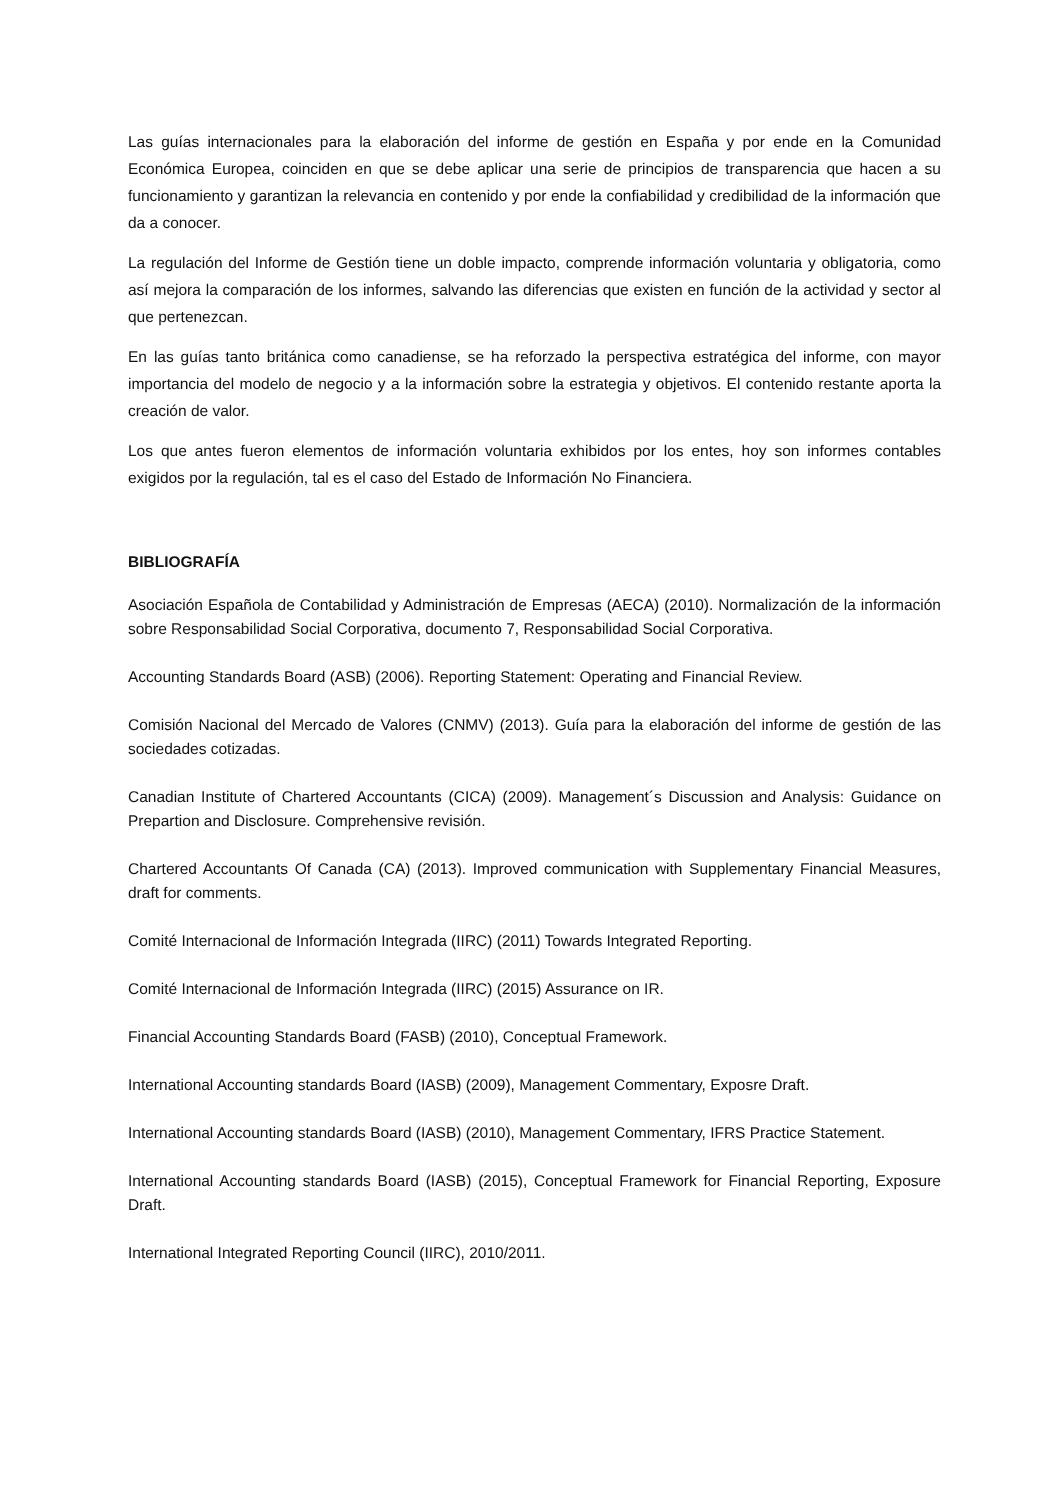Las guías internacionales para la elaboración del informe de gestión en España y por ende en la Comunidad Económica Europea, coinciden en que se debe aplicar una serie de principios de transparencia que hacen a su funcionamiento y garantizan la relevancia en contenido y por ende la confiabilidad y credibilidad de la información que da a conocer.
La regulación del Informe de Gestión tiene un doble impacto, comprende información voluntaria y obligatoria, como así mejora la comparación de los informes, salvando las diferencias que existen en función de la actividad y sector al que pertenezcan.
En las guías tanto británica como canadiense, se ha reforzado la perspectiva estratégica del informe, con mayor importancia del modelo de negocio y a la información sobre la estrategia y objetivos. El contenido restante aporta la creación de valor.
Los que antes fueron elementos de información voluntaria exhibidos por los entes, hoy son informes contables exigidos por la regulación, tal es el caso del Estado de Información No Financiera.
BIBLIOGRAFÍA
Asociación Española de Contabilidad y Administración de Empresas (AECA) (2010). Normalización de la información sobre Responsabilidad Social Corporativa, documento 7, Responsabilidad Social Corporativa.
Accounting Standards Board (ASB) (2006). Reporting Statement: Operating and Financial Review.
Comisión Nacional del Mercado de Valores (CNMV) (2013). Guía para la elaboración del informe de gestión de las sociedades cotizadas.
Canadian Institute of Chartered Accountants (CICA) (2009). Management´s Discussion and Analysis: Guidance on Prepartion and Disclosure. Comprehensive revisión.
Chartered Accountants Of Canada (CA) (2013). Improved communication with Supplementary Financial Measures, draft for comments.
Comité Internacional de Información Integrada (IIRC) (2011) Towards Integrated Reporting.
Comité Internacional de Información Integrada (IIRC) (2015) Assurance on IR.
Financial Accounting Standards Board (FASB) (2010), Conceptual Framework.
International Accounting standards Board (IASB) (2009), Management Commentary, Exposre Draft.
International Accounting standards Board (IASB) (2010), Management Commentary, IFRS Practice Statement.
International Accounting standards Board (IASB) (2015), Conceptual Framework for Financial Reporting, Exposure Draft.
International Integrated Reporting Council (IIRC), 2010/2011.